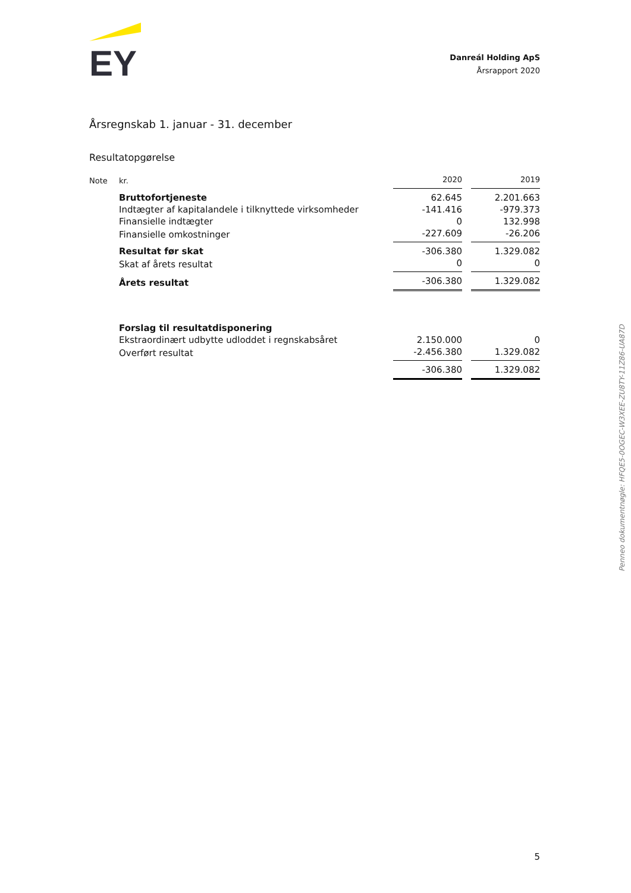EY
Danreál Holding ApS
Årsrapport 2020
Årsregnskab 1. januar - 31. december
Resultatopgørelse
| Note | kr. | 2020 | | 2019 |
| | Bruttofortjeneste | 62.645 | | 2.201.663 |
| | Indtægter af kapitalandele i tilknyttede virksomheder | -141.416 | | -979.373 |
| | Finansielle indtægter | 0 | | 132.998 |
| | Finansielle omkostninger | -227.609 | | -26.206 |
| | Resultat før skat | -306.380 | | 1.329.082 |
| | Skat af årets resultat | 0 | | 0 |
| | Årets resultat | -306.380 | | 1.329.082 |
| | Forslag til resultatdisponering | | | |
| | Ekstraordinært udbytte udloddet i regnskabsåret | 2.150.000 | | 0 |
| | Overført resultat | -2.456.380 | | 1.329.082 |
| | | -306.380 | | 1.329.082 |
Penneo dokumentnøgle: HFQE5-0OGEC-W3XEE-ZU8TY-11Z86-UA87D
5